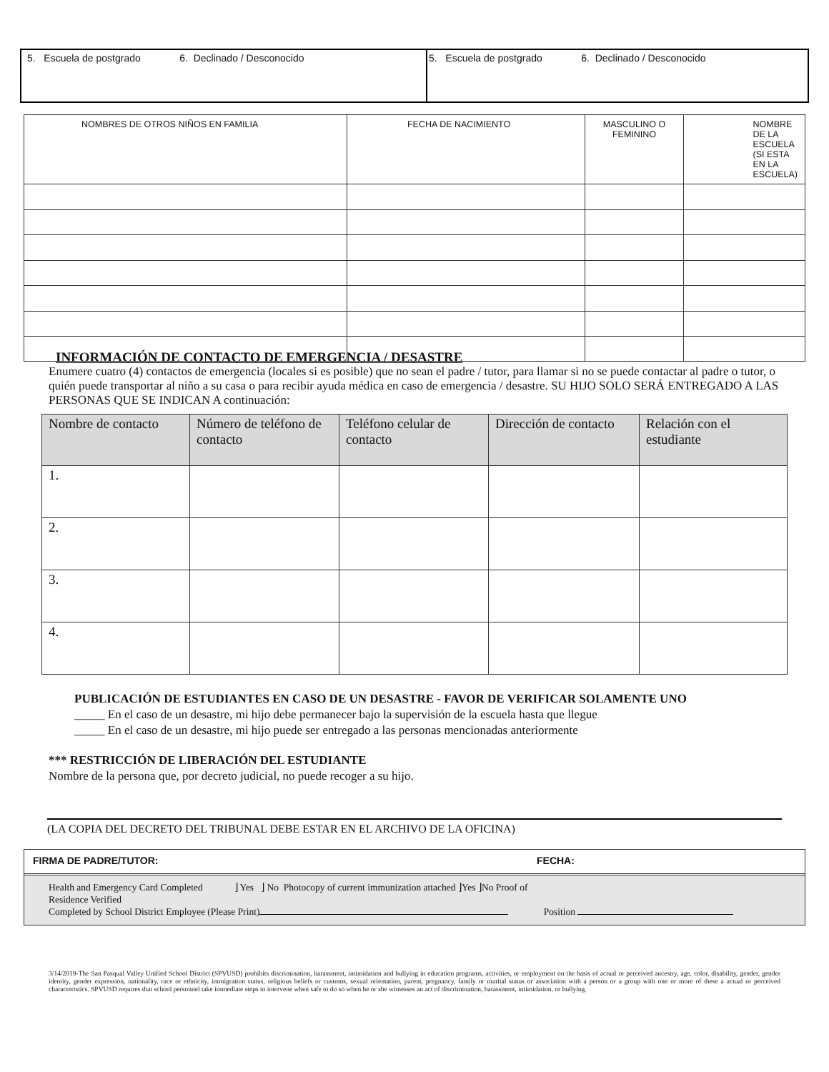| 5. Escuela de postgrado 6. Declinado / Desconocido | 5. Escuela de postgrado 6. Declinado / Desconocido |
| NOMBRES DE OTROS NIÑOS EN FAMILIA | FECHA DE NACIMIENTO | MASCULINO O FEMININO | NOMBRE DE LA ESCUELA (SI ESTA EN LA ESCUELA) |
| --- | --- | --- | --- |
INFORMACIÓN DE CONTACTO DE EMERGENCIA / DESASTRE
Enumere cuatro (4) contactos de emergencia (locales si es posible) que no sean el padre / tutor, para llamar si no se puede contactar al padre o tutor, o quién puede transportar al niño a su casa o para recibir ayuda médica en caso de emergencia / desastre. SU HIJO SOLO SERÁ ENTREGADO A LAS PERSONAS QUE SE INDICAN A continuación:
| Nombre de contacto | Número de teléfono de contacto | Teléfono celular de contacto | Dirección de contacto | Relación con el estudiante |
| --- | --- | --- | --- | --- |
| 1. | | | | |
| 2. | | | | |
| 3. | | | | |
| 4. | | | | |
PUBLICACIÓN DE ESTUDIANTES EN CASO DE UN DESASTRE - FAVOR DE VERIFICAR SOLAMENTE UNO
_____ En el caso de un desastre, mi hijo debe permanecer bajo la supervisión de la escuela hasta que llegue
_____ En el caso de un desastre, mi hijo puede ser entregado a las personas mencionadas anteriormente
*** RESTRICCIÓN DE LIBERACIÓN DEL ESTUDIANTE
Nombre de la persona que, por decreto judicial, no puede recoger a su hijo.
(LA COPIA DEL DECRETO DEL TRIBUNAL DEBE ESTAR EN EL ARCHIVO DE LA OFICINA)
FIRMA DE PADRE/TUTOR: FECHA:
Health and Emergency Card Completed ⌋ Yes ⌋ No Photocopy of current immunization attached ⌋Yes ⌋No Proof of
Residence Verified
Completed by School District Employee (Please Print) Position
3/14/2019-The San Pasqual Valley Unified School District (SPVUSD) prohibits discrimination, harassment, intimidation and bullying in education programs, activities, or employment on the basis of actual or perceived ancestry, age, color, disability, gender, gender identity, gender expression, nationality, race or ethnicity, immigration status, religious beliefs or customs, sexual orientation, parent, pregnancy, family or marital status or association with a person or a group with one or more of these a actual or perceived characteristics. SPVUSD requires that school personnel take immediate steps to intervene when safe to do so when he or she witnesses an act of discrimination, harassment, intimidation, or bullying.